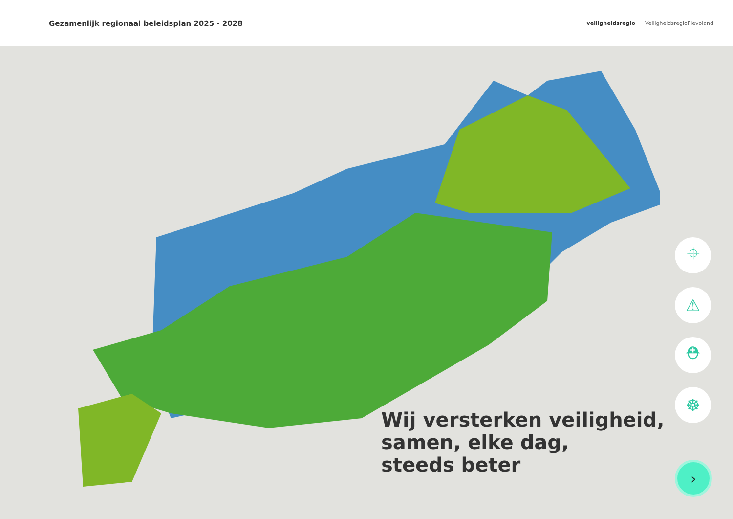Gezamenlijk regionaal beleidsplan 2025 - 2028
veiligheidsregio VeiligheidsregioFlevoland
Wij versterken veiligheid,
samen, elke dag,
steeds beter
⌖
⚠
⛑
☸
›